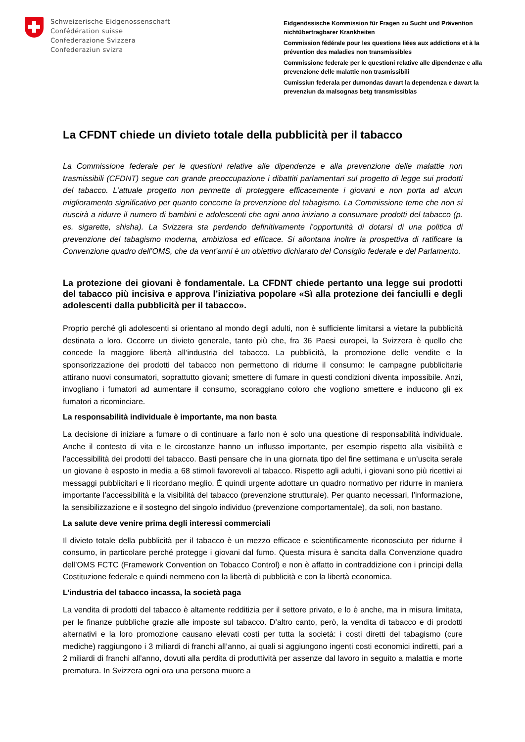Schweizerische Eidgenossenschaft
Confédération suisse
Confederazione Svizzera
Confederaziun svizra
Eidgenössische Kommission für Fragen zu Sucht und Prävention nichtübertragbarer Krankheiten
Commission fédérale pour les questions liées aux addictions et à la prévention des maladies non transmissibles
Commissione federale per le questioni relative alle dipendenze e alla prevenzione delle malattie non trasmissibili
Cumissiun federala per dumondas davart la dependenza e davart la prevenziun da malsognas betg transmissiblas
La CFDNT chiede un divieto totale della pubblicità per il tabacco
La Commissione federale per le questioni relative alle dipendenze e alla prevenzione delle malattie non trasmissibili (CFDNT) segue con grande preoccupazione i dibattiti parlamentari sul progetto di legge sui prodotti del tabacco. L’attuale progetto non permette di proteggere efficacemente i giovani e non porta ad alcun miglioramento significativo per quanto concerne la prevenzione del tabagismo. La Commissione teme che non si riuscirà a ridurre il numero di bambini e adolescenti che ogni anno iniziano a consumare prodotti del tabacco (p. es. sigarette, shisha). La Svizzera sta perdendo definitivamente l’opportunità di dotarsi di una politica di prevenzione del tabagismo moderna, ambiziosa ed efficace. Si allontana inoltre la prospettiva di ratificare la Convenzione quadro dell’OMS, che da vent’anni è un obiettivo dichiarato del Consiglio federale e del Parlamento.
La protezione dei giovani è fondamentale. La CFDNT chiede pertanto una legge sui prodotti del tabacco più incisiva e approva l’iniziativa popolare «Sì alla protezione dei fanciulli e degli adolescenti dalla pubblicità per il tabacco».
Proprio perché gli adolescenti si orientano al mondo degli adulti, non è sufficiente limitarsi a vietare la pubblicità destinata a loro. Occorre un divieto generale, tanto più che, fra 36 Paesi europei, la Svizzera è quello che concede la maggiore libertà all’industria del tabacco. La pubblicità, la promozione delle vendite e la sponsorizzazione dei prodotti del tabacco non permettono di ridurne il consumo: le campagne pubblicitarie attirano nuovi consumatori, soprattutto giovani; smettere di fumare in questi condizioni diventa impossibile. Anzi, invogliano i fumatori ad aumentare il consumo, scoraggiano coloro che vogliono smettere e inducono gli ex fumatori a ricominciare.
La responsabilità individuale è importante, ma non basta
La decisione di iniziare a fumare o di continuare a farlo non è solo una questione di responsabilità individuale. Anche il contesto di vita e le circostanze hanno un influsso importante, per esempio rispetto alla visibilità e l’accessibilità dei prodotti del tabacco. Basti pensare che in una giornata tipo del fine settimana e un’uscita serale un giovane è esposto in media a 68 stimoli favorevoli al tabacco. Rispetto agli adulti, i giovani sono più ricettivi ai messaggi pubblicitari e li ricordano meglio. È quindi urgente adottare un quadro normativo per ridurre in maniera importante l’accessibilità e la visibilità del tabacco (prevenzione strutturale). Per quanto necessari, l’informazione, la sensibilizzazione e il sostegno del singolo individuo (prevenzione comportamentale), da soli, non bastano.
La salute deve venire prima degli interessi commerciali
Il divieto totale della pubblicità per il tabacco è un mezzo efficace e scientificamente riconosciuto per ridurne il consumo, in particolare perché protegge i giovani dal fumo. Questa misura è sancita dalla Convenzione quadro dell’OMS FCTC (Framework Convention on Tobacco Control) e non è affatto in contraddizione con i principi della Costituzione federale e quindi nemmeno con la libertà di pubblicità e con la libertà economica.
L’industria del tabacco incassa, la società paga
La vendita di prodotti del tabacco è altamente redditizia per il settore privato, e lo è anche, ma in misura limitata, per le finanze pubbliche grazie alle imposte sul tabacco. D’altro canto, però, la vendita di tabacco e di prodotti alternativi e la loro promozione causano elevati costi per tutta la società: i costi diretti del tabagismo (cure mediche) raggiungono i 3 miliardi di franchi all’anno, ai quali si aggiungono ingenti costi economici indiretti, pari a 2 miliardi di franchi all’anno, dovuti alla perdita di produttività per assenze dal lavoro in seguito a malattia e morte prematura. In Svizzera ogni ora una persona muore a